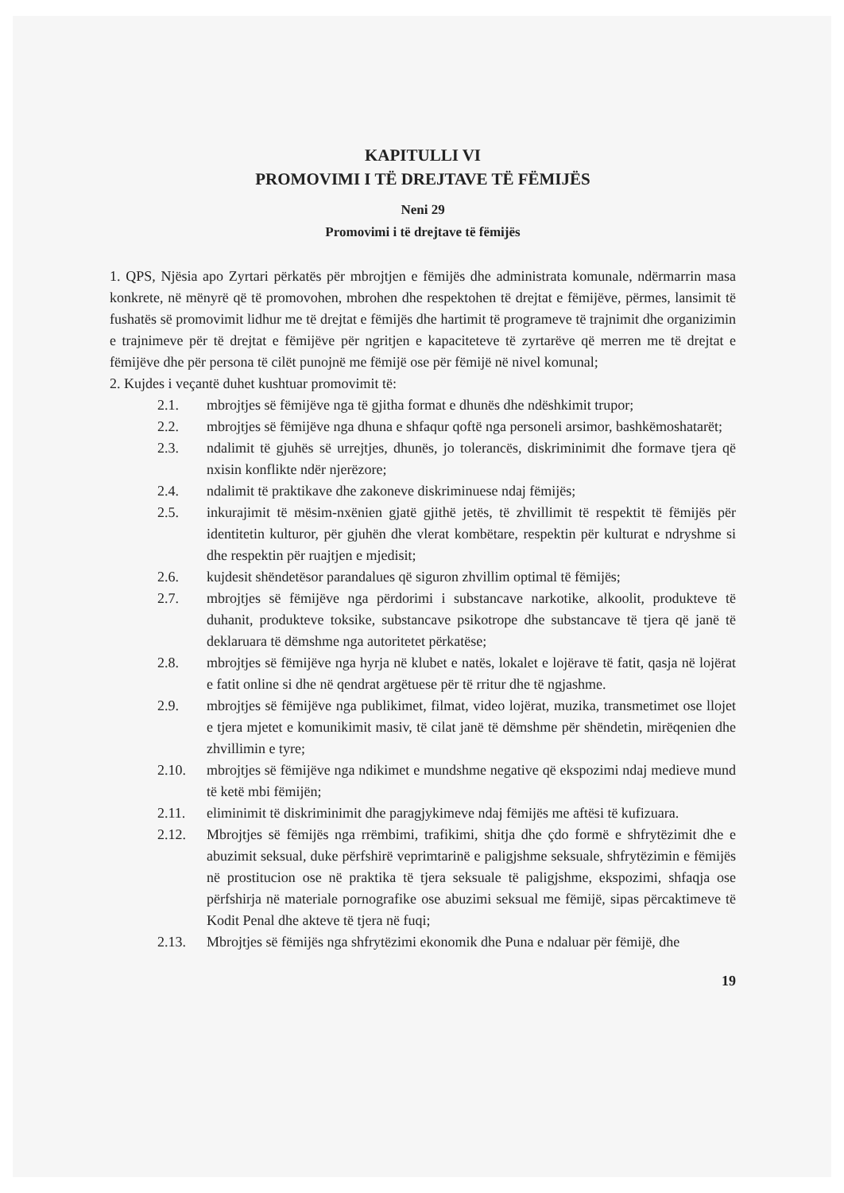KAPITULLI VI
PROMOVIMI I TË DREJTAVE TË FËMIJËS
Neni 29
Promovimi i të drejtave të fëmijës
1. QPS, Njësia apo Zyrtari përkatës për mbrojtjen e fëmijës dhe administrata komunale, ndërmarrin masa konkrete, në mënyrë që të promovohen, mbrohen dhe respektohen të drejtat e fëmijëve, përmes, lansimit të fushatës së promovimit lidhur me të drejtat e fëmijës dhe hartimit të programeve të trajnimit dhe organizimin e trajnimeve për të drejtat e fëmijëve për ngritjen e kapaciteteve të zyrtarëve që merren me të drejtat e fëmijëve dhe për persona të cilët punojnë me fëmijë ose për fëmijë në nivel komunal;
2. Kujdes i veçantë duhet kushtuar promovimit të:
2.1. mbrojtjes së fëmijëve nga të gjitha format e dhunës dhe ndëshkimit trupor;
2.2. mbrojtjes së fëmijëve nga dhuna e shfaqur qoftë nga personeli arsimor, bashkëmoshatarët;
2.3. ndalimit të gjuhës së urrejtjes, dhunës, jo tolerancës, diskriminimit dhe formave tjera që nxisin konflikte ndër njerëzore;
2.4. ndalimit të praktikave dhe zakoneve diskriminuese ndaj fëmijës;
2.5. inkurajimit të mësim-nxënien gjatë gjithë jetës, të zhvillimit të respektit të fëmijës për identitetin kulturor, për gjuhën dhe vlerat kombëtare, respektin për kulturat e ndryshme si dhe respektin për ruajtjen e mjedisit;
2.6. kujdesit shëndetësor parandalues që siguron zhvillim optimal të fëmijës;
2.7. mbrojtjes së fëmijëve nga përdorimi i substancave narkotike, alkoolit, produkteve të duhanit, produkteve toksike, substancave psikotrope dhe substancave të tjera që janë të deklaruara të dëmshme nga autoritetet përkatëse;
2.8. mbrojtjes së fëmijëve nga hyrja në klubet e natës, lokalet e lojërave të fatit, qasja në lojërat e fatit online si dhe në qendrat argëtuese për të rritur dhe të ngjashme.
2.9. mbrojtjes së fëmijëve nga publikimet, filmat, video lojërat, muzika, transmetimet ose llojet e tjera mjetet e komunikimit masiv, të cilat janë të dëmshme për shëndetin, mirëqenien dhe zhvillimin e tyre;
2.10. mbrojtjes së fëmijëve nga ndikimet e mundshme negative që ekspozimi ndaj medieve mund të ketë mbi fëmijën;
2.11. eliminimit të diskriminimit dhe paragjykimeve ndaj fëmijës me aftësi të kufizuara.
2.12. Mbrojtjes së fëmijës nga rrëmbimi, trafikimi, shitja dhe çdo formë e shfrytëzimit dhe e abuzimit seksual, duke përfshirë veprimtarinë e paligjshme seksuale, shfrytëzimin e fëmijës në prostitucion ose në praktika të tjera seksuale të paligjshme, ekspozimi, shfaqja ose përfshirja në materiale pornografike ose abuzimi seksual me fëmijë, sipas përcaktimeve të Kodit Penal dhe akteve të tjera në fuqi;
2.13. Mbrojtjes së fëmijës nga shfrytëzimi ekonomik dhe Puna e ndaluar për fëmijë, dhe
19